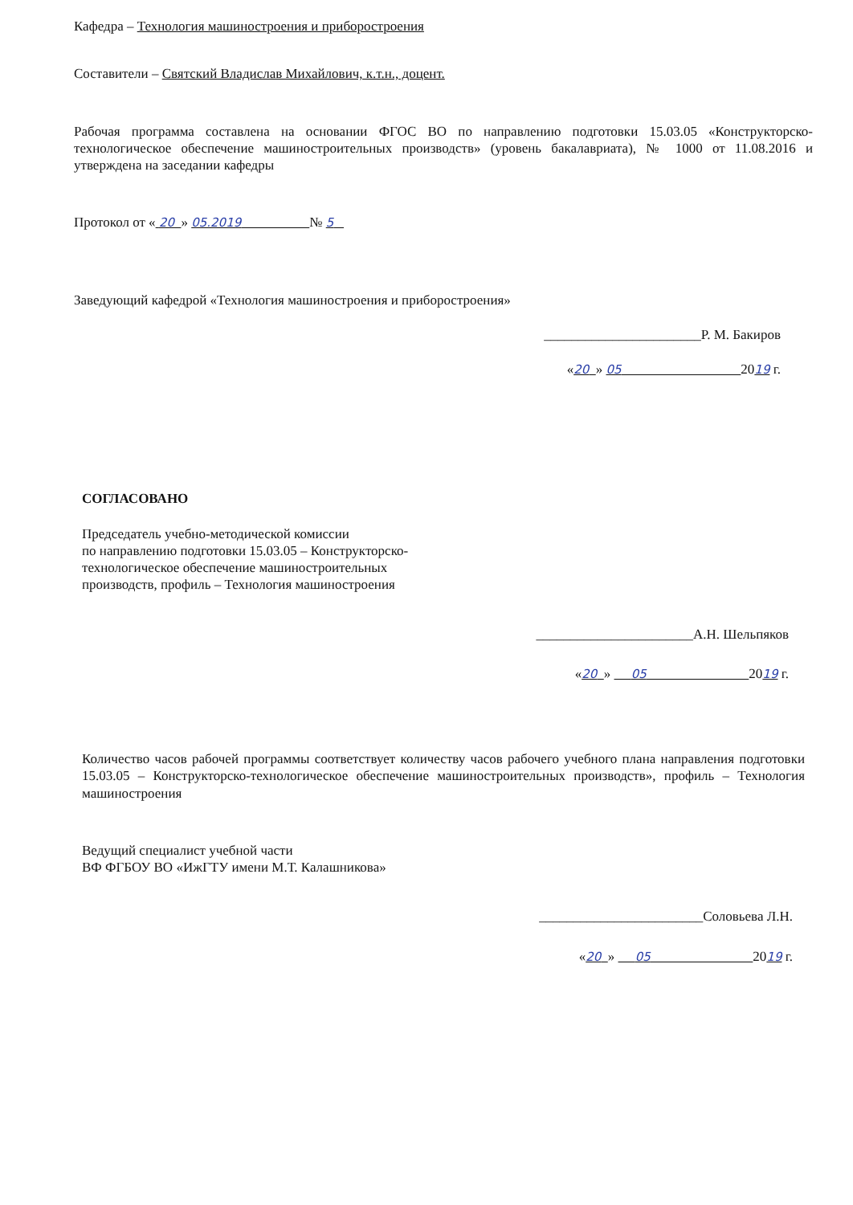Кафедра – Технология машиностроения и приборостроения
Составители – Святский Владислав Михайлович, к.т.н., доцент.
Рабочая программа составлена на основании ФГОС ВО по направлению подготовки 15.03.05 «Конструкторско-технологическое обеспечение машиностроительных производств» (уровень бакалавриата), № 1000 от 11.08.2016 и утверждена на заседании кафедры
Протокол от « 20 » 05.2019 № 5
Заведующий кафедрой «Технология машиностроения и приборостроения»
_______________________Р. М. Бакиров
«20 » 05 2019 г.
СОГЛАСОВАНО
Председатель учебно-методической комиссии
по направлению подготовки 15.03.05 – Конструкторско-
технологическое обеспечение машиностроительных
производств, профиль – Технология машиностроения
_______________________А.Н. Шельпяков
«20 » 05 2019 г.
Количество часов рабочей программы соответствует количеству часов рабочего учебного плана направления подготовки 15.03.05 – Конструкторско-технологическое обеспечение машиностроительных производств», профиль – Технология машиностроения
Ведущий специалист учебной части
ВФ ФГБОУ ВО «ИжГТУ имени М.Т. Калашникова»
________________________Соловьева Л.Н.
«20 » 05 2019 г.